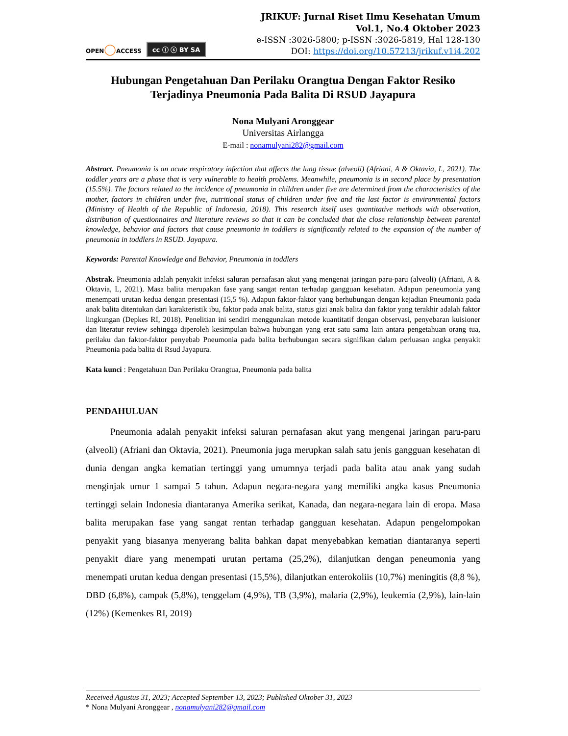OPEN◯ACCESS
cc ⓘ ⓢ BY SA
JRIKUF: Jurnal Riset Ilmu Kesehatan Umum
Vol.1, No.4 Oktober 2023
e-ISSN :3026-5800; p-ISSN :3026-5819, Hal 128-130
DOI: https://doi.org/10.57213/jrikuf.v1i4.202
Hubungan Pengetahuan Dan Perilaku Orangtua Dengan Faktor Resiko Terjadinya Pneumonia Pada Balita Di RSUD Jayapura
Nona Mulyani Aronggear
Universitas Airlangga
E-mail : nonamulyani282@gmail.com
Abstract. Pneumonia is an acute respiratory infection that affects the lung tissue (alveoli) (Afriani, A & Oktavia, L, 2021). The toddler years are a phase that is very vulnerable to health problems. Meanwhile, pneumonia is in second place by presentation (15.5%). The factors related to the incidence of pneumonia in children under five are determined from the characteristics of the mother, factors in children under five, nutritional status of children under five and the last factor is environmental factors (Ministry of Health of the Republic of Indonesia, 2018). This research itself uses quantitative methods with observation, distribution of questionnaires and literature reviews so that it can be concluded that the close relationship between parental knowledge, behavior and factors that cause pneumonia in toddlers is significantly related to the expansion of the number of pneumonia in toddlers in RSUD. Jayapura.
Keywords: Parental Knowledge and Behavior, Pneumonia in toddlers
Abstrak. Pneumonia adalah penyakit infeksi saluran pernafasan akut yang mengenai jaringan paru-paru (alveoli) (Afriani, A & Oktavia, L, 2021). Masa balita merupakan fase yang sangat rentan terhadap gangguan kesehatan. Adapun peneumonia yang menempati urutan kedua dengan presentasi (15,5 %). Adapun faktor-faktor yang berhubungan dengan kejadian Pneumonia pada anak balita ditentukan dari karakteristik ibu, faktor pada anak balita, status gizi anak balita dan faktor yang terakhir adalah faktor lingkungan (Depkes RI, 2018). Penelitian ini sendiri menggunakan metode kuantitatif dengan observasi, penyebaran kuisioner dan literatur review sehingga diperoleh kesimpulan bahwa hubungan yang erat satu sama lain antara pengetahuan orang tua, perilaku dan faktor-faktor penyebab Pneumonia pada balita berhubungan secara signifikan dalam perluasan angka penyakit Pneumonia pada balita di Rsud Jayapura.
Kata kunci : Pengetahuan Dan Perilaku Orangtua, Pneumonia pada balita
PENDAHULUAN
Pneumonia adalah penyakit infeksi saluran pernafasan akut yang mengenai jaringan paru-paru (alveoli) (Afriani dan Oktavia, 2021). Pneumonia juga merupkan salah satu jenis gangguan kesehatan di dunia dengan angka kematian tertinggi yang umumnya terjadi pada balita atau anak yang sudah menginjak umur 1 sampai 5 tahun. Adapun negara-negara yang memiliki angka kasus Pneumonia tertinggi selain Indonesia diantaranya Amerika serikat, Kanada, dan negara-negara lain di eropa. Masa balita merupakan fase yang sangat rentan terhadap gangguan kesehatan. Adapun pengelompokan penyakit yang biasanya menyerang balita bahkan dapat menyebabkan kematian diantaranya seperti penyakit diare yang menempati urutan pertama (25,2%), dilanjutkan dengan peneumonia yang menempati urutan kedua dengan presentasi (15,5%), dilanjutkan enterokoliis (10,7%) meningitis (8,8 %), DBD (6,8%), campak (5,8%), tenggelam (4,9%), TB (3,9%), malaria (2,9%), leukemia (2,9%), lain-lain (12%) (Kemenkes RI, 2019)
Received Agustus 31, 2023; Accepted September 13, 2023; Published Oktober 31, 2023
* Nona Mulyani Aronggear , nonamulyani282@gmail.com